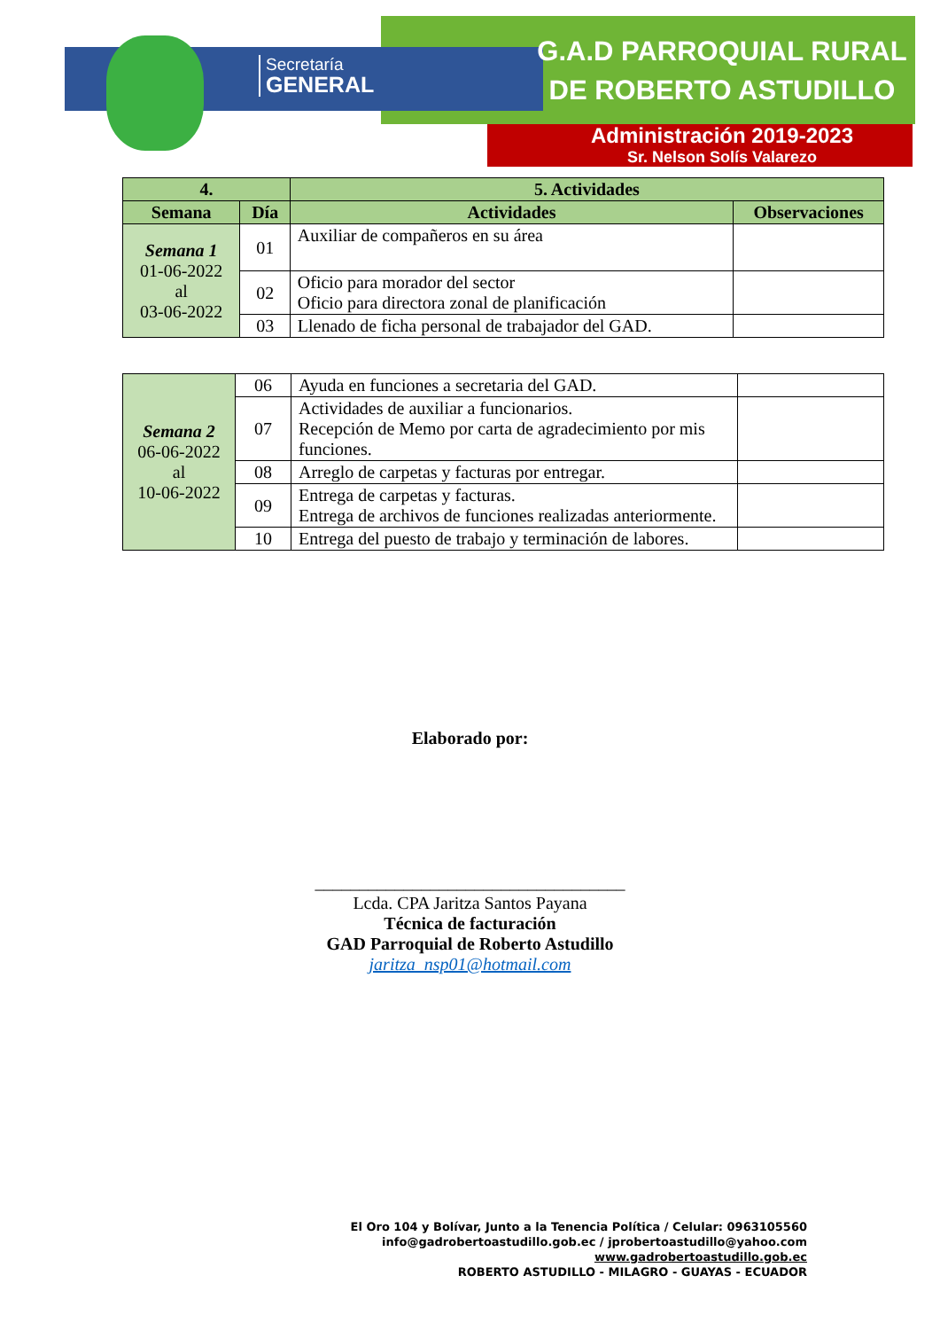Secretaría
GENERAL
G.A.D PARROQUIAL RURAL
DE ROBERTO ASTUDILLO
Administración 2019-2023
Sr. Nelson Solís Valarezo
| 4. | | 5. Actividades | |
| --- | --- | --- | --- |
| Semana | Día | Actividades | Observaciones |
| Semana 1 01-06-2022 al 03-06-2022 | 01 | Auxiliar de compañeros en su área | |
| | 02 | Oficio para morador del sector Oficio para directora zonal de planificación | |
| | 03 | Llenado de ficha personal de trabajador del GAD. | |
| Semana 2 06-06-2022 al 10-06-2022 | 06 | Ayuda en funciones a secretaria del GAD. | |
| | 07 | Actividades de auxiliar a funcionarios. Recepción de Memo por carta de agradecimiento por mis funciones. | |
| | 08 | Arreglo de carpetas y facturas por entregar. | |
| | 09 | Entrega de carpetas y facturas. Entrega de archivos de funciones realizadas anteriormente. | |
| | 10 | Entrega del puesto de trabajo y terminación de labores. | |
Elaborado por:
___________________________________
Lcda. CPA Jaritza Santos Payana
Técnica de facturación
GAD Parroquial de Roberto Astudillo
jaritza_nsp01@hotmail.com
El Oro 104 y Bolívar, Junto a la Tenencia Política / Celular: 0963105560
info@gadrobertoastudillo.gob.ec / jprobertoastudillo@yahoo.com
www.gadrobertoastudillo.gob.ec
ROBERTO ASTUDILLO - MILAGRO - GUAYAS - ECUADOR